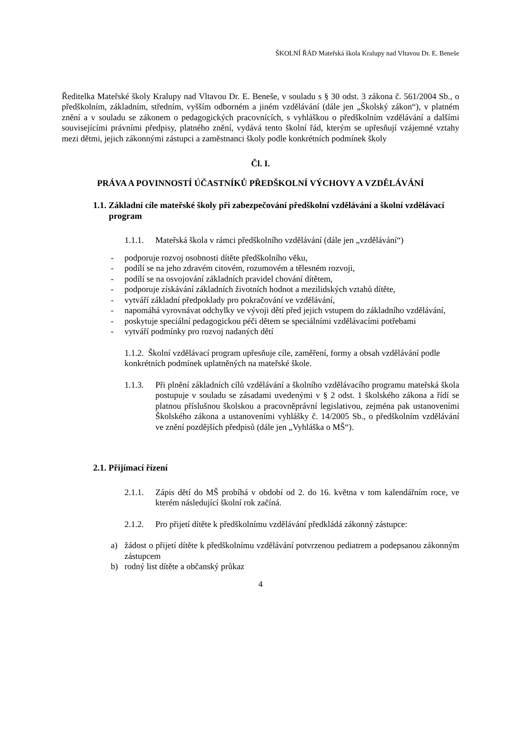ŠKOLNÍ ŘÁD Mateřská škola Kralupy nad Vltavou Dr. E. Beneše
Ředitelka Mateřské školy Kralupy nad Vltavou Dr. E. Beneše, v souladu s § 30 odst. 3 zákona č. 561/2004 Sb., o předškolním, základním, středním, vyšším odborném a jiném vzdělávání (dále jen „Školský zákon“), v platném znění a v souladu se zákonem o pedagogických pracovnících, s vyhláškou o předškolním vzdělávání a dalšími souvisejícími právními předpisy, platného znění, vydává tento školní řád, kterým se upřesňují vzájemné vztahy mezi dětmi, jejich zákonnými zástupci a zaměstnanci školy podle konkrétních podmínek školy
Čl. I.
PRÁVA A POVINNOSTÍ ÚČASTNÍKŮ PŘEDŠKOLNÍ VÝCHOVY A VZDĚLÁVÁNÍ
1.1. Základní cíle mateřské školy při zabezpečování předškolní vzdělávání a školní vzdělávací program
1.1.1. Mateřská škola v rámci předškolního vzdělávání (dále jen „vzdělávání“)
- podporuje rozvoj osobnosti dítěte předškolního věku,
- podílí se na jeho zdravém citovém, rozumovém a tělesném rozvoji,
- podílí se na osvojování základních pravidel chování dítětem,
- podporuje získávání základních životních hodnot a mezilidských vztahů dítěte,
- vytváří základní předpoklady pro pokračování ve vzdělávání,
- napomáhá vyrovnávat odchylky ve vývoji dětí před jejich vstupem do základního vzdělávání,
- poskytuje speciální pedagogickou péči dětem se speciálními vzdělávacími potřebami
- vytváří podmínky pro rozvoj nadaných dětí
1.1.2. Školní vzdělávací program upřesňuje cíle, zaměření, formy a obsah vzdělávání podle konkrétních podmínek uplatněných na mateřské škole.
1.1.3. Při plnění základních cílů vzdělávání a školního vzdělávacího programu mateřská škola postupuje v souladu se zásadami uvedenými v § 2 odst. 1 školského zákona a řídí se platnou příslušnou školskou a pracovněprávní legislativou, zejména pak ustanoveními Školského zákona a ustanoveními vyhlášky č. 14/2005 Sb., o předškolním vzdělávání ve znění pozdějších předpisů (dále jen „Vyhláška o MŠ“).
2.1. Přijímací řízení
2.1.1. Zápis dětí do MŠ probíhá v období od 2. do 16. května v tom kalendářním roce, ve kterém následující školní rok začíná.
2.1.2. Pro přijetí dítěte k předškolnímu vzdělávání předkládá zákonný zástupce:
a) žádost o přijetí dítěte k předškolnímu vzdělávání potvrzenou pediatrem a podepsanou zákonným zástupcem
b) rodný list dítěte a občanský průkaz
4